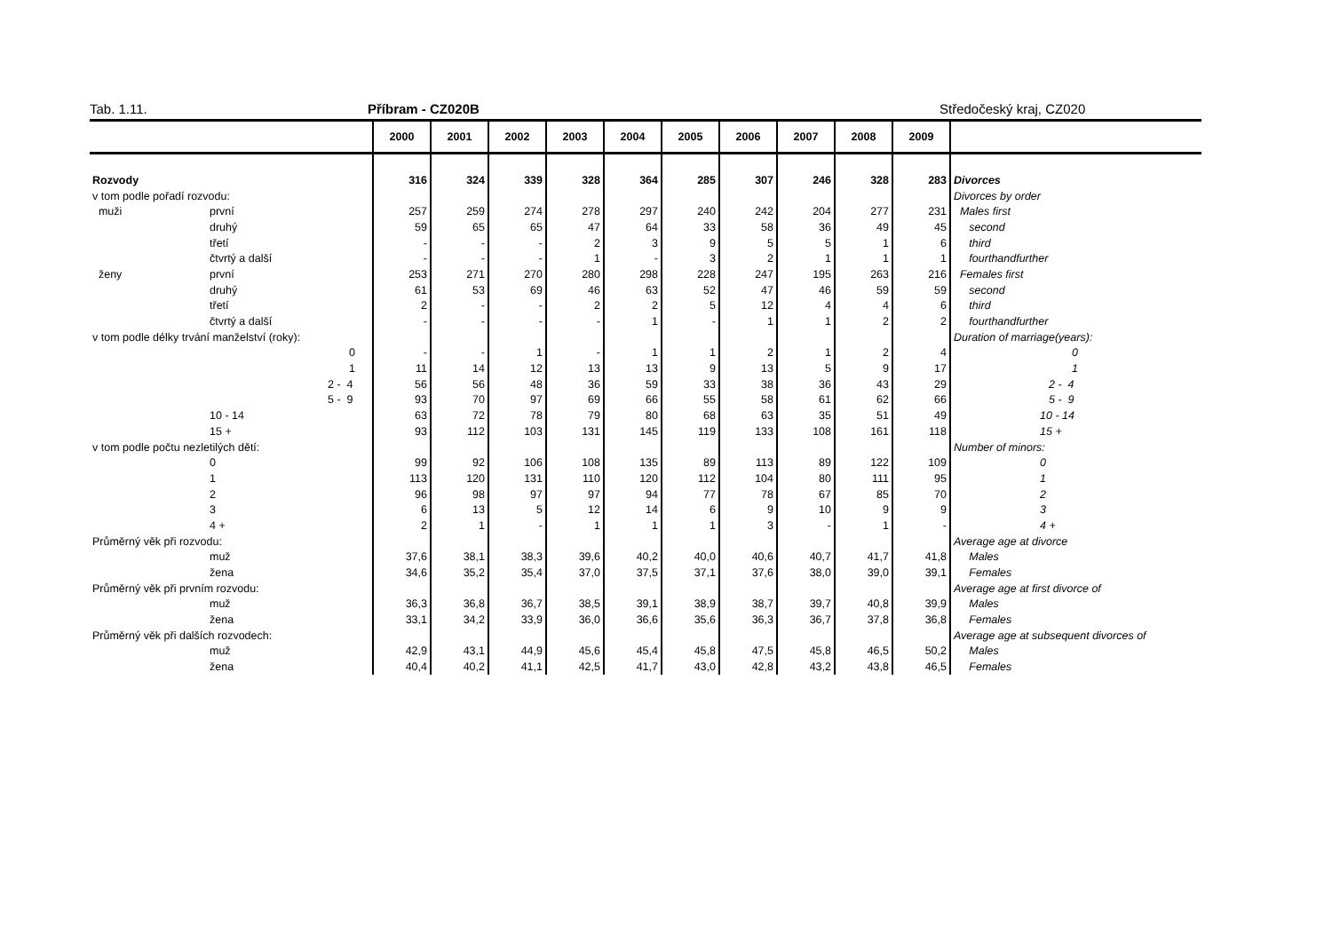Tab. 1.11. Příbram - CZ020B Středočeský kraj, CZ020
| | | 2000 | 2001 | 2002 | 2003 | 2004 | 2005 | 2006 | 2007 | 2008 | 2009 | |
| --- | --- | --- | --- | --- | --- | --- | --- | --- | --- | --- | --- | --- |
| Rozvody | | 316 | 324 | 339 | 328 | 364 | 285 | 307 | 246 | 328 | 283 | Divorces |
| v tom podle pořadí rozvodu: | | | | | | | | | | | | Divorces by order |
| muži | první | 257 | 259 | 274 | 278 | 297 | 240 | 242 | 204 | 277 | 231 | Males first |
| | druhý | 59 | 65 | 65 | 47 | 64 | 33 | 58 | 36 | 49 | 45 | second |
| | třetí | - | - | - | 2 | 3 | 9 | 5 | 5 | 1 | 6 | third |
| | čtvrtý a další | - | - | - | 1 | - | 3 | 2 | 1 | 1 | 1 | fourthandfurther |
| ženy | první | 253 | 271 | 270 | 280 | 298 | 228 | 247 | 195 | 263 | 216 | Females first |
| | druhý | 61 | 53 | 69 | 46 | 63 | 52 | 47 | 46 | 59 | 59 | second |
| | třetí | 2 | - | - | 2 | 2 | 5 | 12 | 4 | 4 | 6 | third |
| | čtvrtý a další | - | - | - | - | 1 | - | 1 | 1 | 2 | 2 | fourthandfurther |
| v tom podle délky trvání manželství (roky): | | | | | | | | | | | | Duration of marriage(years): |
| | 0 | - | - | 1 | - | 1 | 1 | 2 | 1 | 2 | 4 | 0 |
| | 1 | 11 | 14 | 12 | 13 | 13 | 9 | 13 | 5 | 9 | 17 | 1 |
| | 2 - 4 | 56 | 56 | 48 | 36 | 59 | 33 | 38 | 36 | 43 | 29 | 2 - 4 |
| | 5 - 9 | 93 | 70 | 97 | 69 | 66 | 55 | 58 | 61 | 62 | 66 | 5 - 9 |
| | 10 - 14 | 63 | 72 | 78 | 79 | 80 | 68 | 63 | 35 | 51 | 49 | 10 - 14 |
| | 15 + | 93 | 112 | 103 | 131 | 145 | 119 | 133 | 108 | 161 | 118 | 15 + |
| v tom podle počtu nezletilých dětí: | | | | | | | | | | | | Number of minors: |
| | 0 | 99 | 92 | 106 | 108 | 135 | 89 | 113 | 89 | 122 | 109 | 0 |
| | 1 | 113 | 120 | 131 | 110 | 120 | 112 | 104 | 80 | 111 | 95 | 1 |
| | 2 | 96 | 98 | 97 | 97 | 94 | 77 | 78 | 67 | 85 | 70 | 2 |
| | 3 | 6 | 13 | 5 | 12 | 14 | 6 | 9 | 10 | 9 | 9 | 3 |
| | 4 + | 2 | 1 | - | 1 | 1 | 1 | 3 | - | 1 | - | 4 + |
| Průměrný věk při rozvodu: | | | | | | | | | | | | Average age at divorce |
| | muž | 37,6 | 38,1 | 38,3 | 39,6 | 40,2 | 40,0 | 40,6 | 40,7 | 41,7 | 41,8 | Males |
| | žena | 34,6 | 35,2 | 35,4 | 37,0 | 37,5 | 37,1 | 37,6 | 38,0 | 39,0 | 39,1 | Females |
| Průměrný věk při prvním rozvodu: | | | | | | | | | | | | Average age at first divorce of |
| | muž | 36,3 | 36,8 | 36,7 | 38,5 | 39,1 | 38,9 | 38,7 | 39,7 | 40,8 | 39,9 | Males |
| | žena | 33,1 | 34,2 | 33,9 | 36,0 | 36,6 | 35,6 | 36,3 | 36,7 | 37,8 | 36,8 | Females |
| Průměrný věk při dalších rozvodech: | | | | | | | | | | | | Average age at subsequent divorces of |
| | muž | 42,9 | 43,1 | 44,9 | 45,6 | 45,4 | 45,8 | 47,5 | 45,8 | 46,5 | 50,2 | Males |
| | žena | 40,4 | 40,2 | 41,1 | 42,5 | 41,7 | 43,0 | 42,8 | 43,2 | 43,8 | 46,5 | Females |